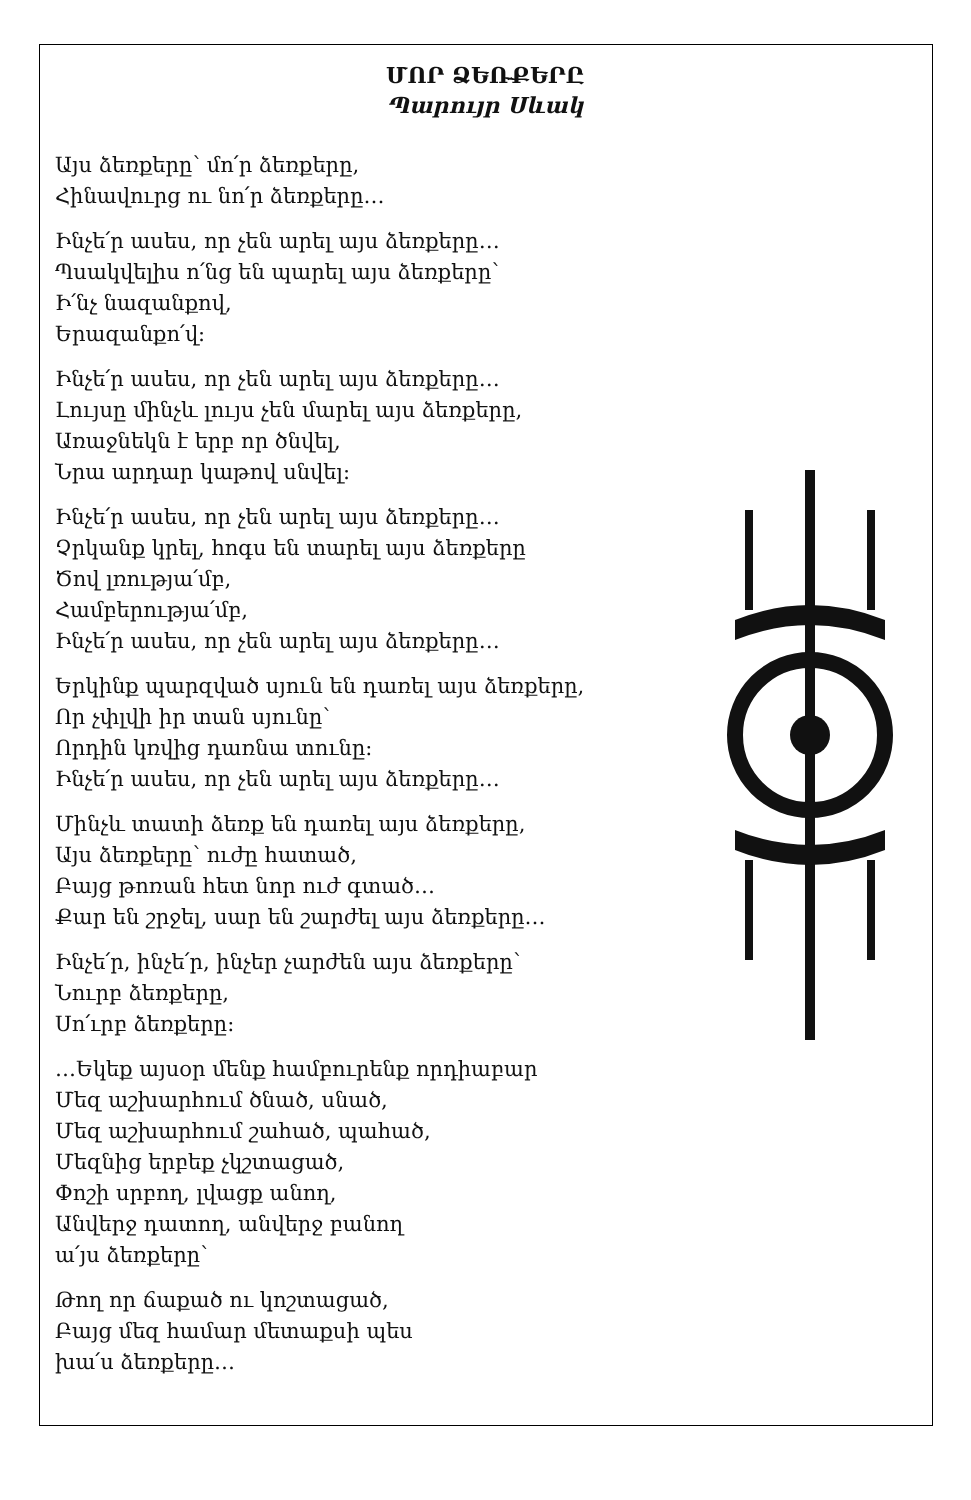ՄՈՐ ՁԵՌՔԵՐԸ
Պարույր Սևակ
Այս ձեռքերը՝ մո՛ր ձեռքերը,
Հինավուրց ու նո՛ր ձեռքերը…
Ինչե՛ր ասես, որ չեն արել այս ձեռքերը…
Պսակվելիս ո՛նց են պարել այս ձեռքերը՝
Ի՛նչ նազանքով,
Երազանքո՛վ:
Ինչե՛ր ասես, որ չեն արել այս ձեռքերը…
Լույսը մինչև լույս չեն մարել այս ձեռքերը,
Առաջնեկն է երբ որ ծնվել,
Նրա արդար կաթով սնվել:
Ինչե՛ր ասես, որ չեն արել այս ձեռքերը…
Չրկանք կրել, հոգս են տարել այս ձեռքերը
Ծով լռությա՛մբ,
Համբերությա՛մբ,
Ինչե՛ր ասես, որ չեն արել այս ձեռքերը…
Երկինք պարզված սյուն են դառել այս ձեռքերը,
Որ չփլվի իր տան սյունը՝
Որդին կռվից դառնա տունը:
Ինչե՛ր ասես, որ չեն արել այս ձեռքերը…
Մինչև տատի ձեռք են դառել այս ձեռքերը,
Այս ձեռքերը՝ ուժը հատած,
Բայց թոռան հետ նոր ուժ գտած…
Քար են շրջել, սար են շարժել այս ձեռքերը…
Ինչե՛ր, ինչե՛ր, ինչեր չարժեն այս ձեռքերը՝
Նուրբ ձեռքերը,
Սո՛ւրբ ձեռքերը:
…Եկեք այսօր մենք համբուրենք որդիաբար
Մեզ աշխարհում ծնած, սնած,
Մեզ աշխարհում շահած, պահած,
Մեզնից երբեք չկշտացած,
Փոշի սրբող, լվացք անող,
Անվերջ դատող, անվերջ բանող
ա՛յս ձեռքերը՝
Թող որ ճաքած ու կոշտացած,
Բայց մեզ համար մետաքսի պես
խա՛ս ձեռքերը…